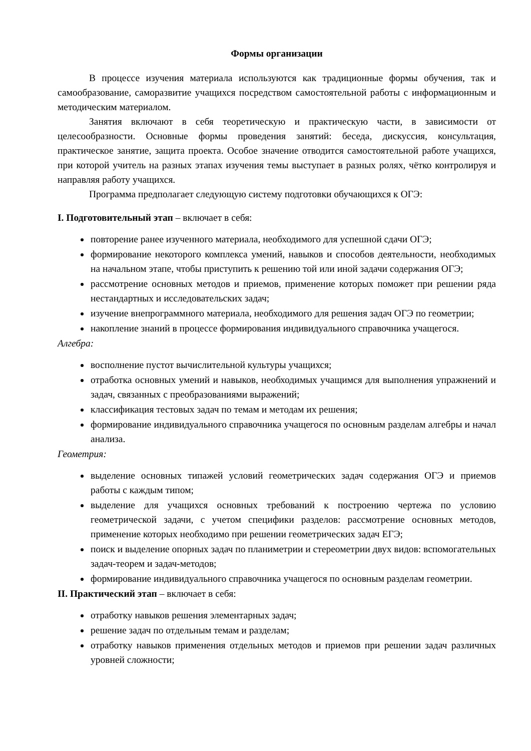Формы организации
В процессе изучения материала используются как традиционные формы обучения, так и самообразование, саморазвитие учащихся посредством самостоятельной работы с информационным и методическим материалом.
Занятия включают в себя теоретическую и практическую части, в зависимости от целесообразности. Основные формы проведения занятий: беседа, дискуссия, консультация, практическое занятие, защита проекта. Особое значение отводится самостоятельной работе учащихся, при которой учитель на разных этапах изучения темы выступает в разных ролях, чётко контролируя и направляя работу учащихся.
Программа предполагает следующую систему подготовки обучающихся к ОГЭ:
I. Подготовительный этап – включает в себя:
повторение ранее изученного материала, необходимого для успешной сдачи ОГЭ;
формирование некоторого комплекса умений, навыков и способов деятельности, необходимых на начальном этапе, чтобы приступить к решению той или иной задачи содержания ОГЭ;
рассмотрение основных методов и приемов, применение которых поможет при решении ряда нестандартных и исследовательских задач;
изучение внепрограммного материала, необходимого для решения задач ОГЭ по геометрии;
накопление знаний в процессе формирования индивидуального справочника учащегося.
Алгебра:
восполнение пустот вычислительной культуры учащихся;
отработка основных умений и навыков, необходимых учащимся для выполнения упражнений и задач, связанных с преобразованиями выражений;
классификация тестовых задач по темам и методам их решения;
формирование индивидуального справочника учащегося по основным разделам алгебры и начал анализа.
Геометрия:
выделение основных типажей условий геометрических задач содержания ОГЭ и приемов работы с каждым типом;
выделение для учащихся основных требований к построению чертежа по условию геометрической задачи, с учетом специфики разделов: рассмотрение основных методов, применение которых необходимо при решении геометрических задач ЕГЭ;
поиск и выделение опорных задач по планиметрии и стереометрии двух видов: вспомогательных задач-теорем и задач-методов;
формирование индивидуального справочника учащегося по основным разделам геометрии.
II. Практический этап – включает в себя:
отработку навыков решения элементарных задач;
решение задач по отдельным темам и разделам;
отработку навыков применения отдельных методов и приемов при решении задач различных уровней сложности;